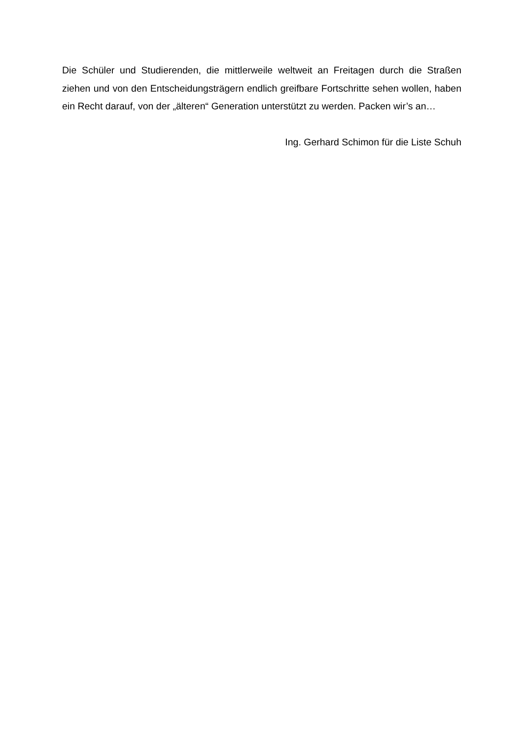Die Schüler und Studierenden, die mittlerweile weltweit an Freitagen durch die Straßen ziehen und von den Entscheidungsträgern endlich greifbare Fortschritte sehen wollen, haben ein Recht darauf, von der „älteren“ Generation unterstützt zu werden. Packen wir’s an…
Ing. Gerhard Schimon für die Liste Schuh